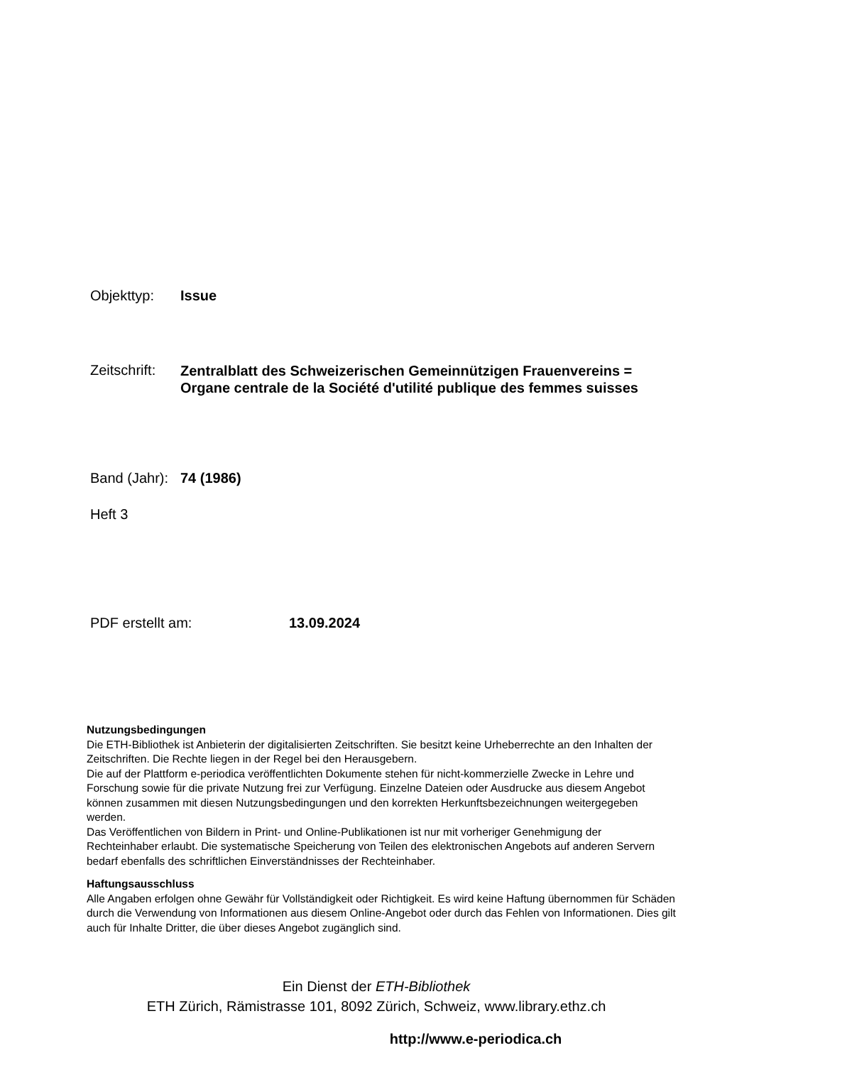Objekttyp: Issue
Zeitschrift: Zentralblatt des Schweizerischen Gemeinnützigen Frauenvereins = Organe centrale de la Société d'utilité publique des femmes suisses
Band (Jahr): 74 (1986)
Heft 3
PDF erstellt am: 13.09.2024
Nutzungsbedingungen
Die ETH-Bibliothek ist Anbieterin der digitalisierten Zeitschriften. Sie besitzt keine Urheberrechte an den Inhalten der Zeitschriften. Die Rechte liegen in der Regel bei den Herausgebern.
Die auf der Plattform e-periodica veröffentlichten Dokumente stehen für nicht-kommerzielle Zwecke in Lehre und Forschung sowie für die private Nutzung frei zur Verfügung. Einzelne Dateien oder Ausdrucke aus diesem Angebot können zusammen mit diesen Nutzungsbedingungen und den korrekten Herkunftsbezeichnungen weitergegeben werden.
Das Veröffentlichen von Bildern in Print- und Online-Publikationen ist nur mit vorheriger Genehmigung der Rechteinhaber erlaubt. Die systematische Speicherung von Teilen des elektronischen Angebots auf anderen Servern bedarf ebenfalls des schriftlichen Einverständnisses der Rechteinhaber.
Haftungsausschluss
Alle Angaben erfolgen ohne Gewähr für Vollständigkeit oder Richtigkeit. Es wird keine Haftung übernommen für Schäden durch die Verwendung von Informationen aus diesem Online-Angebot oder durch das Fehlen von Informationen. Dies gilt auch für Inhalte Dritter, die über dieses Angebot zugänglich sind.
Ein Dienst der ETH-Bibliothek
ETH Zürich, Rämistrasse 101, 8092 Zürich, Schweiz, www.library.ethz.ch
http://www.e-periodica.ch